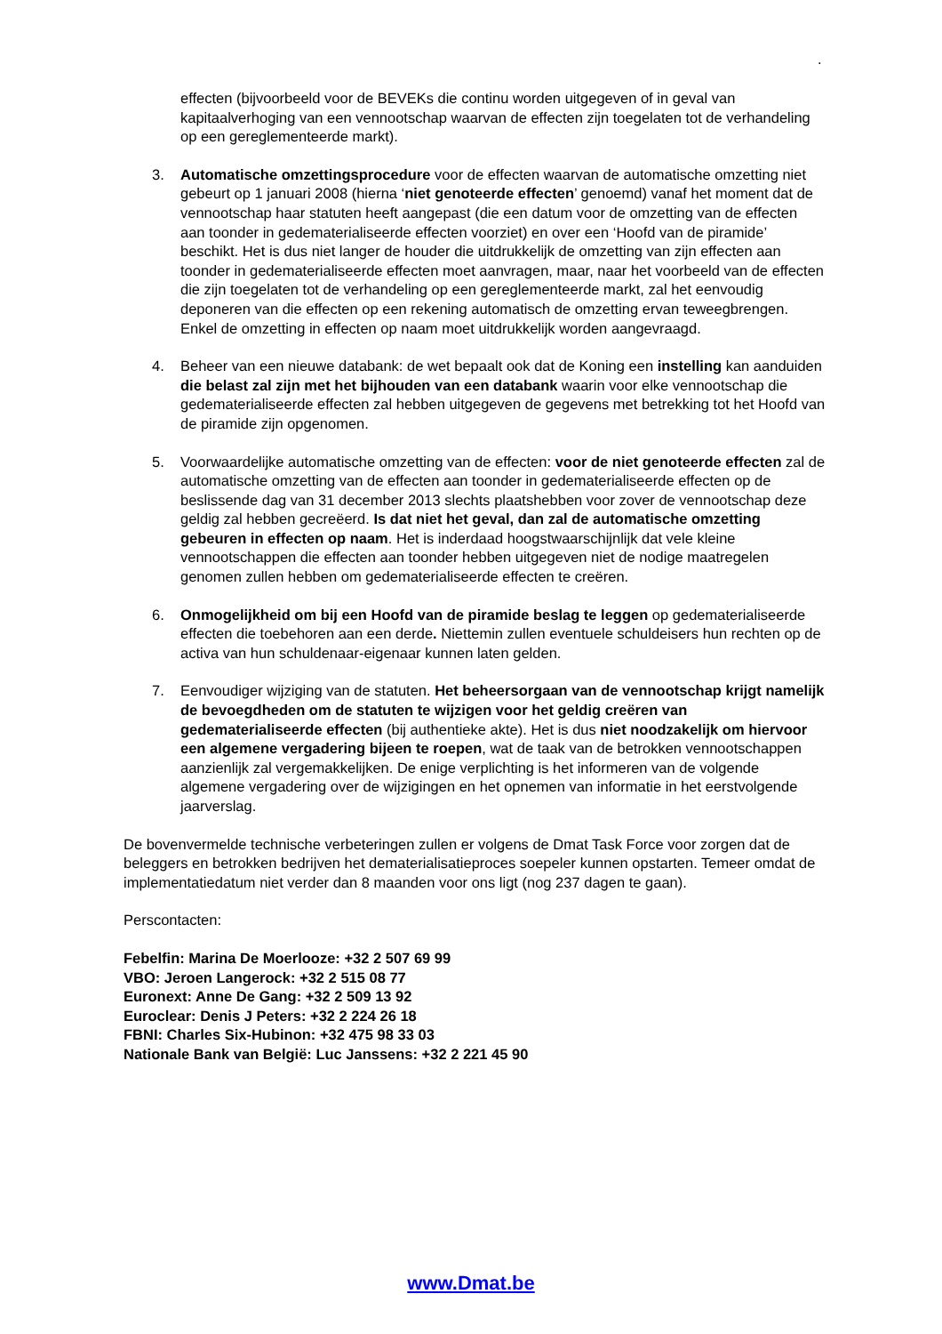.
effecten (bijvoorbeeld voor de BEVEKs die continu worden uitgegeven of in geval van kapitaalverhoging van een vennootschap waarvan de effecten zijn toegelaten tot de verhandeling op een gereglementeerde markt).
3. Automatische omzettingsprocedure voor de effecten waarvan de automatische omzetting niet gebeurt op 1 januari 2008 (hierna ‘niet genoteerde effecten’ genoemd) vanaf het moment dat de vennootschap haar statuten heeft aangepast (die een datum voor de omzetting van de effecten aan toonder in gedematerialiseerde effecten voorziet) en over een ‘Hoofd van de piramide’ beschikt. Het is dus niet langer de houder die uitdrukkelijk de omzetting van zijn effecten aan toonder in gedematerialiseerde effecten moet aanvragen, maar, naar het voorbeeld van de effecten die zijn toegelaten tot de verhandeling op een gereglementeerde markt, zal het eenvoudig deponeren van die effecten op een rekening automatisch de omzetting ervan teweegbrengen. Enkel de omzetting in effecten op naam moet uitdrukkelijk worden aangevraagd.
4. Beheer van een nieuwe databank: de wet bepaalt ook dat de Koning een instelling kan aanduiden die belast zal zijn met het bijhouden van een databank waarin voor elke vennootschap die gedematerialiseerde effecten zal hebben uitgegeven de gegevens met betrekking tot het Hoofd van de piramide zijn opgenomen.
5. Voorwaardelijke automatische omzetting van de effecten: voor de niet genoteerde effecten zal de automatische omzetting van de effecten aan toonder in gedematerialiseerde effecten op de beslissende dag van 31 december 2013 slechts plaatshebben voor zover de vennootschap deze geldig zal hebben gecreëerd. Is dat niet het geval, dan zal de automatische omzetting gebeuren in effecten op naam. Het is inderdaad hoogstwaarschijnlijk dat vele kleine vennootschappen die effecten aan toonder hebben uitgegeven niet de nodige maatregelen genomen zullen hebben om gedematerialiseerde effecten te creëren.
6. Onmogelijkheid om bij een Hoofd van de piramide beslag te leggen op gedematerialiseerde effecten die toebehoren aan een derde. Niettemin zullen eventuele schuldeisers hun rechten op de activa van hun schuldenaar-eigenaar kunnen laten gelden.
7. Eenvoudiger wijziging van de statuten. Het beheersorgaan van de vennootschap krijgt namelijk de bevoegdheden om de statuten te wijzigen voor het geldig creëren van gedematerialiseerde effecten (bij authentieke akte). Het is dus niet noodzakelijk om hiervoor een algemene vergadering bijeen te roepen, wat de taak van de betrokken vennootschappen aanzienlijk zal vergemakkelijken. De enige verplichting is het informeren van de volgende algemene vergadering over de wijzigingen en het opnemen van informatie in het eerstvolgende jaarverslag.
De bovenvermelde technische verbeteringen zullen er volgens de Dmat Task Force voor zorgen dat de beleggers en betrokken bedrijven het dematerialisatieproces soepeler kunnen opstarten. Temeer omdat de implementatiedatum niet verder dan 8 maanden voor ons ligt (nog 237 dagen te gaan).
Perscontacten:
Febelfin: Marina De Moerlooze: +32 2 507 69 99
VBO: Jeroen Langerock: +32 2 515 08 77
Euronext: Anne De Gang: +32 2 509 13 92
Euroclear: Denis J Peters: +32 2 224 26 18
FBNI: Charles Six-Hubinon: +32 475 98 33 03
Nationale Bank van België: Luc Janssens: +32 2 221 45 90
www.Dmat.be